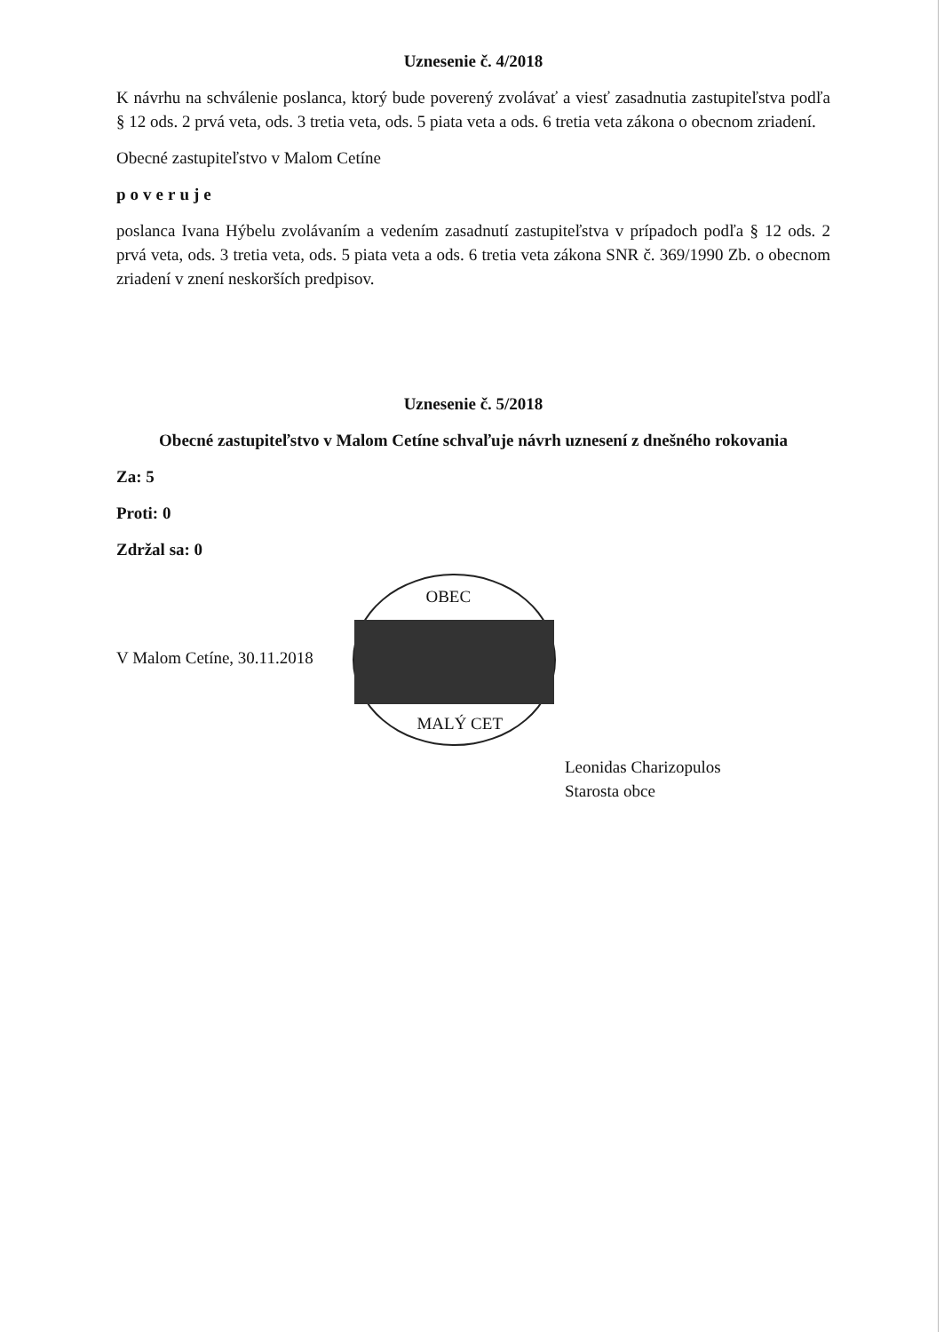Uznesenie č. 4/2018
K návrhu na schválenie poslanca, ktorý bude poverený zvolávať a viesť zasadnutia zastupiteľstva podľa § 12 ods. 2 prvá veta, ods. 3 tretia veta, ods. 5 piata veta a ods. 6 tretia veta zákona o obecnom zriadení.
Obecné zastupiteľstvo v Malom Cetíne
poveruje
poslanca Ivana Hýbelu zvolávaním a vedením zasadnutí zastupiteľstva v prípadoch podľa § 12 ods. 2 prvá veta, ods. 3 tretia veta, ods. 5 piata veta a ods. 6 tretia veta zákona SNR č. 369/1990 Zb. o obecnom zriadení v znení neskorších predpisov.
Uznesenie č. 5/2018
Obecné zastupiteľstvo v Malom Cetíne schvaľuje návrh uznesení z dnešného rokovania
Za: 5
Proti: 0
Zdržal sa: 0
V Malom Cetíne, 30.11.2018 OBEC MALÝ CET
Leonidas Charizopulos
Starosta obce